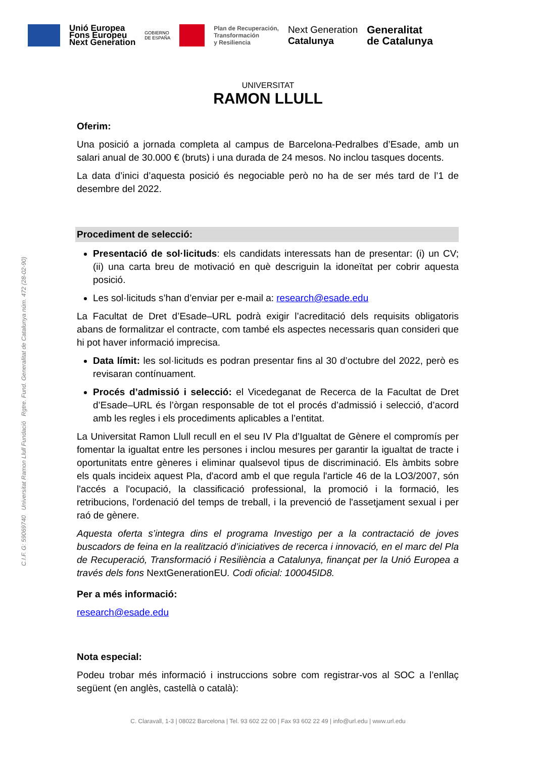Unió Europea
Fons Europeu
Next Generation
GOBIERNO
DE ESPAÑA
Plan de Recuperación,
Transformación
y Resiliencia
Next Generation
Catalunya
Generalitat
de Catalunya
UNIVERSITAT
RAMON LLULL
Oferim:
Una posició a jornada completa al campus de Barcelona-Pedralbes d’Esade, amb un salari anual de 30.000 € (bruts) i una durada de 24 mesos. No inclou tasques docents.
La data d’inici d’aquesta posició és negociable però no ha de ser més tard de l’1 de desembre del 2022.
Procediment de selecció:
Presentació de sol·licituds: els candidats interessats han de presentar: (i) un CV; (ii) una carta breu de motivació en què descriguin la idoneïtat per cobrir aquesta posició.
Les sol·licituds s’han d’enviar per e-mail a: research@esade.edu
La Facultat de Dret d’Esade–URL podrà exigir l’acreditació dels requisits obligatoris abans de formalitzar el contracte, com també els aspectes necessaris quan consideri que hi pot haver informació imprecisa.
Data límit: les sol·licituds es podran presentar fins al 30 d’octubre del 2022, però es revisaran contínuament.
Procés d’admissió i selecció: el Vicedeganat de Recerca de la Facultat de Dret d’Esade–URL és l’òrgan responsable de tot el procés d’admissió i selecció, d’acord amb les regles i els procediments aplicables a l’entitat.
La Universitat Ramon Llull recull en el seu IV Pla d’Igualtat de Gènere el compromís per fomentar la igualtat entre les persones i inclou mesures per garantir la igualtat de tracte i oportunitats entre gèneres i eliminar qualsevol tipus de discriminació. Els àmbits sobre els quals incideix aquest Pla, d'acord amb el que regula l'article 46 de la LO3/2007, són l'accés a l'ocupació, la classificació professional, la promoció i la formació, les retribucions, l'ordenació del temps de treball, i la prevenció de l'assetjament sexual i per raó de gènere.
Aquesta oferta s’integra dins el programa Investigo per a la contractació de joves buscadors de feina en la realització d’iniciatives de recerca i innovació, en el marc del Pla de Recuperació, Transformació i Resiliència a Catalunya, finançat per la Unió Europea a través dels fons NextGenerationEU. Codi oficial: 100045ID8.
Per a més informació:
research@esade.edu
Nota especial:
Podeu trobar més informació i instruccions sobre com registrar-vos al SOC a l’enllaç següent (en anglès, castellà o català):
C.I.F. G: 59069740 Universitat Ramon Llull Fundació Rgtre. Fund. Generalitat de Catalunya núm. 472 (28-02-90)
C. Claravall, 1-3 | 08022 Barcelona | Tel. 93 602 22 00 | Fax 93 602 22 49 | info@url.edu | www.url.edu